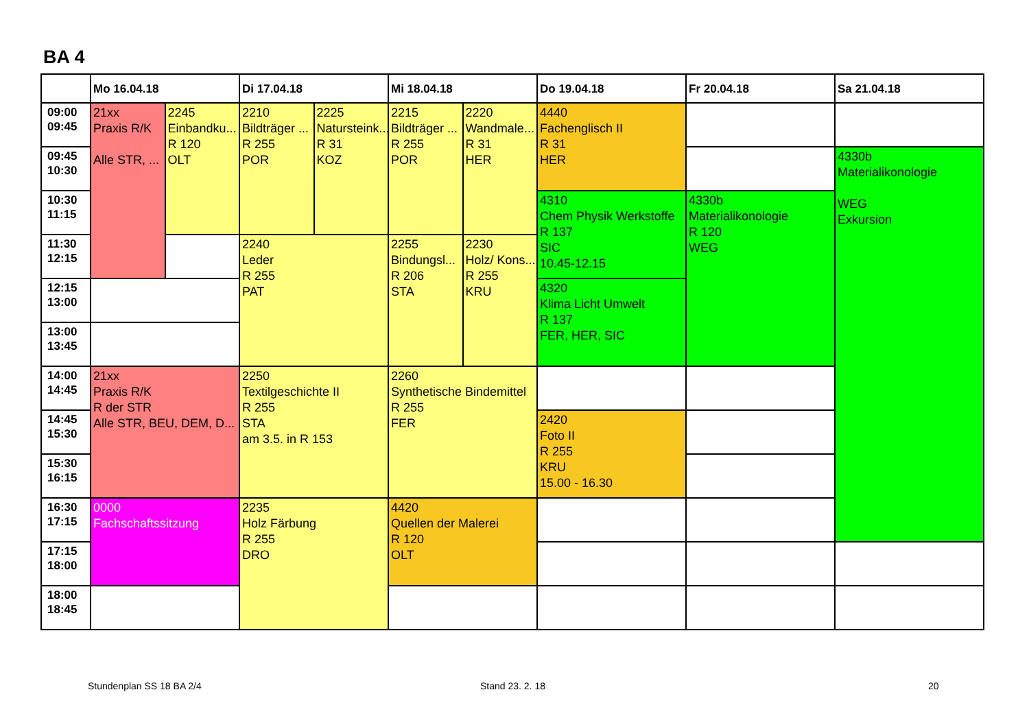BA 4
| | Mo 16.04.18 | | Di 17.04.18 | | Mi 18.04.18 | | Do 19.04.18 | Fr 20.04.18 | Sa 21.04.18 |
| --- | --- | --- | --- | --- | --- | --- | --- | --- | --- |
| 09:00 09:45 | 21xx Praxis R/K Alle STR, ... | 2245 Einbandku... R 120 OLT | 2210 Bildträger ... R 255 POR | 2225 Natursteink... R 31 KOZ | 2215 Bildträger ... R 255 POR | 2220 Wandmale... R 31 HER | 4440 Fachenglisch II R 31 HER | | |
| 09:45 10:30 | | | | | | | | | 4330b Materialikonologie WEG Exkursion |
| 10:30 11:15 | | | | | | | 4310 Chem Physik Werkstoffe R 137 SIC 10.45-12.15 | 4330b Materialikonologie R 120 WEG | |
| 11:30 12:15 | | | 2240 Leder R 255 PAT | | 2255 Bindungsl... R 206 STA | 2230 Holz/ Kons... R 255 KRU | | | |
| 12:15 13:00 | | | | | | | 4320 Klima Licht Umwelt R 137 FER, HER, SIC | | |
| 13:00 13:45 | | | | | | | | | |
| 14:00 14:45 | 21xx Praxis R/K R der STR Alle STR, BEU, DEM, D... | | 2250 Textilgeschichte II R 255 STA am 3.5. in R 153 | | 2260 Synthetische Bindemittel R 255 FER | | | | |
| 14:45 15:30 | | | | | | | 2420 Foto II R 255 KRU 15.00 - 16.30 | | |
| 15:30 16:15 | | | | | | | | | |
| 16:30 17:15 | 0000 Fachschaftssitzung | | 2235 Holz Färbung R 255 DRO | | 4420 Quellen der Malerei R 120 OLT | | | | |
| 17:15 18:00 | | | | | | | | | |
| 18:00 18:45 | | | | | | | | | |
Stundenplan SS 18 BA 2/4 Stand 23. 2. 18 20